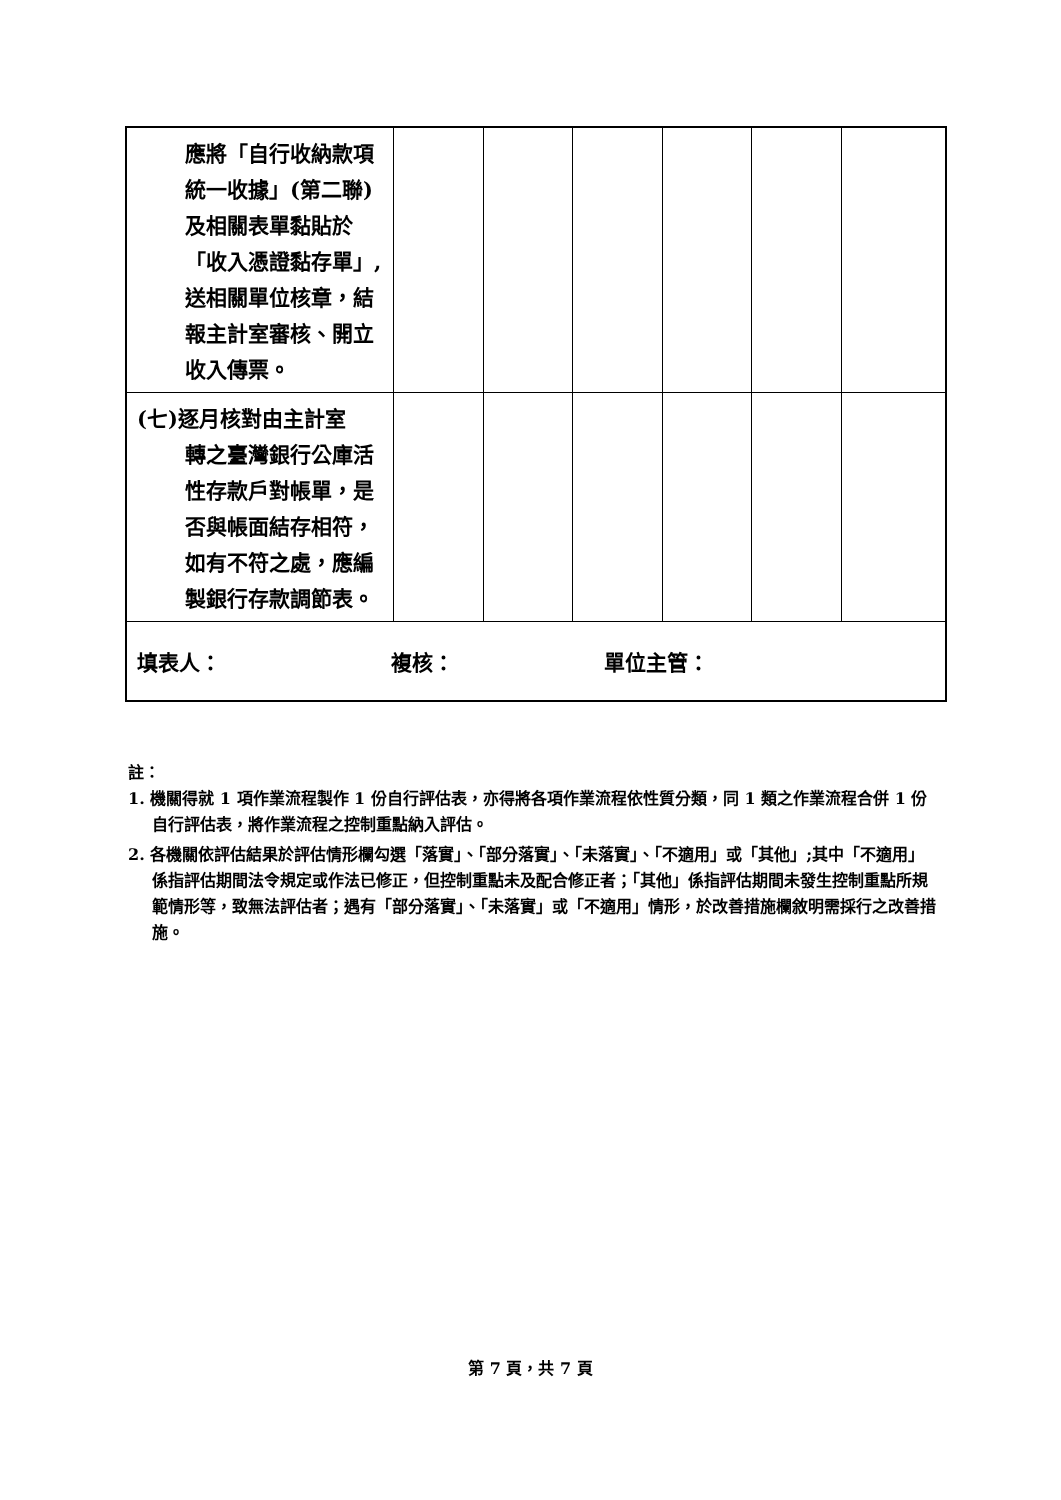| 應將「自行收納款項統一收據」(第二聯)及相關表單黏貼於「收入憑證黏存單」,送相關單位核章，結報主計室審核、開立收入傳票。 | | | | | | |
| (七)逐月核對由主計室 轉之臺灣銀行公庫活性存款戶對帳單，是否與帳面結存相符，如有不符之處，應編製銀行存款調節表。 | | | | | | |
| 填表人： 複核： 單位主管： | | | | | | |
註：
1. 機關得就 1 項作業流程製作 1 份自行評估表，亦得將各項作業流程依性質分類，同 1 類之作業流程合併 1 份自行評估表，將作業流程之控制重點納入評估。
2. 各機關依評估結果於評估情形欄勾選「落實」、「部分落實」、「未落實」、「不適用」或「其他」;其中「不適用」係指評估期間法令規定或作法已修正，但控制重點未及配合修正者；「其他」係指評估期間未發生控制重點所規範情形等，致無法評估者；遇有「部分落實」、「未落實」或「不適用」情形，於改善措施欄敘明需採行之改善措施。
第 7 頁，共 7 頁